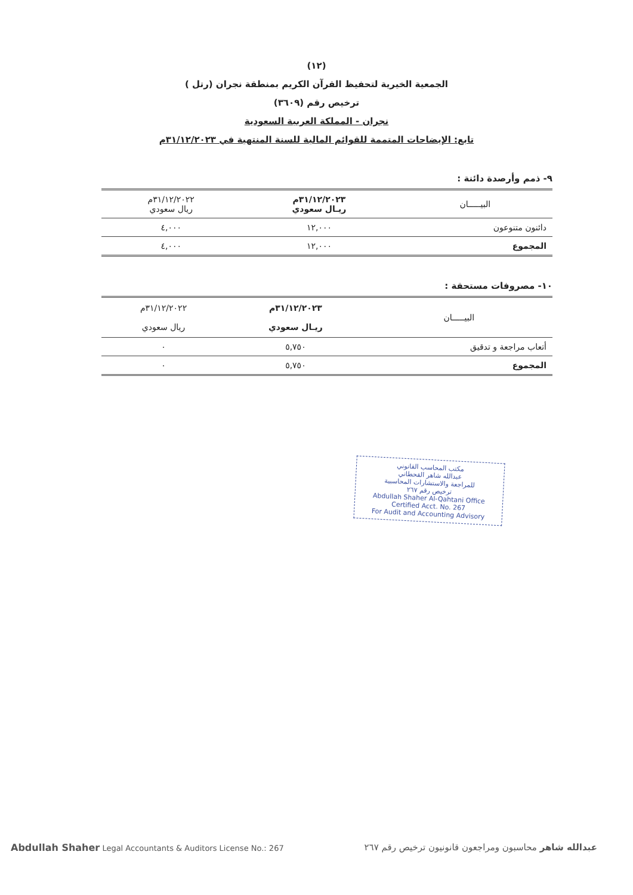(١٢)
الجمعية الخيرية لتحفيظ القرآن الكريم بمنطقة نجران (رتل )
ترخيص رقم (٣٦٠٩)
نجران - المملكة العربية السعودية
تابع: الإيضاحات المتممة للقوائم المالية للسنة المنتهية في ٣١/١٢/٢٠٢٣م
٩- ذمم وأرصدة دائنة :
| البيـــــان | ٣١/١٢/٢٠٢٣م ريـال سعودي | ٣١/١٢/٢٠٢٢م ريال سعودي |
| --- | --- | --- |
| دائنون متنوعون | ١٢,٠٠٠ | ٤,٠٠٠ |
| المجموع | ١٢,٠٠٠ | ٤,٠٠٠ |
١٠- مصروفات مستحقة :
| البيـــــان | ٣١/١٢/٢٠٢٣م ريـال سعودي | ٣١/١٢/٢٠٢٢م ريال سعودي |
| --- | --- | --- |
| أتعاب مراجعة و تدقيق | ٥,٧٥٠ | ٠ |
| المجموع | ٥,٧٥٠ | ٠ |
مكتب المحاسب القانوني
عبدالله شاهر القحطاني
للمراجعة والاستشارات المحاسبية
ترخيص رقم ٢٦٧
Abdullah Shaher Al-Qahtani Office
Certified Acct. No. 267
For Audit and Accounting Advisory
Abdullah Shaher Legal Accountants & Auditors License No.: 267 عبدالله شاهر محاسبون ومراجعون قانونيون ترخيص رقم ٢٦٧